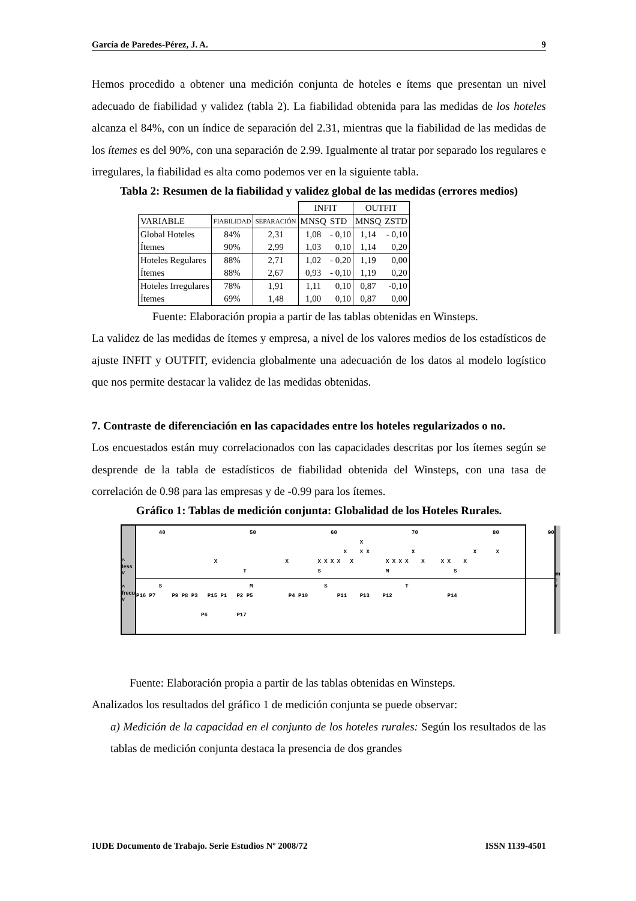García de Paredes-Pérez, J. A. 9
Hemos procedido a obtener una medición conjunta de hoteles e ítems que presentan un nivel adecuado de fiabilidad y validez (tabla 2). La fiabilidad obtenida para las medidas de los hoteles alcanza el 84%, con un índice de separación del 2.31, mientras que la fiabilidad de las medidas de los ítemes es del 90%, con una separación de 2.99. Igualmente al tratar por separado los regulares e irregulares, la fiabilidad es alta como podemos ver en la siguiente tabla.
Tabla 2: Resumen de la fiabilidad y validez global de las medidas (errores medios)
| | | | INFIT | | OUTFIT | |
| VARIABLE | FIABILIDAD | SEPARACIÓN | MNSQ | STD | MNSQ | ZSTD |
| Global Hoteles Ítemes | 84% 90% | 2,31 2,99 | 1,08 1,03 | - 0,10 0,10 | 1,14 1,14 | - 0,10 0,20 |
| Hoteles Regulares Ítemes | 88% 88% | 2,71 2,67 | 1,02 0,93 | - 0,20 - 0,10 | 1,19 1,19 | 0,00 0,20 |
| Hoteles Irregulares Ítemes | 78% 69% | 1,91 1,48 | 1,11 1,00 | 0,10 0,10 | 0,87 0,87 | -0,10 0,00 |
Fuente: Elaboración propia a partir de las tablas obtenidas en Winsteps.
La validez de las medidas de ítemes y empresa, a nivel de los valores medios de los estadísticos de ajuste INFIT y OUTFIT, evidencia globalmente una adecuación de los datos al modelo logístico que nos permite destacar la validez de las medidas obtenidas.
7. Contraste de diferenciación en las capacidades entre los hoteles regularizados o no.
Los encuestados están muy correlacionados con las capacidades descritas por los ítemes según se desprende de la tabla de estadísticos de fiabilidad obtenida del Winsteps, con una tasa de correlación de 0.98 para las empresas y de -0.99 para los ítemes.
Gráfico 1: Tablas de medición conjunta: Globalidad de los Hoteles Rurales.
^
less
v
^
frecu
v
40 50 60 70 80 90 X X X X X X X X X X X X X X X X X X X X X X T S M S
S M S T P16 P7 P9 P8 P3 P15 P1 P2 P5 P4 P10 P11 P13 P12 P14 P6 P17
m
↕
r
Fuente: Elaboración propia a partir de las tablas obtenidas en Winsteps.
Analizados los resultados del gráfico 1 de medición conjunta se puede observar:
a) Medición de la capacidad en el conjunto de los hoteles rurales: Según los resultados de las tablas de medición conjunta destaca la presencia de dos grandes
IUDE Documento de Trabajo. Serie Estudios Nº 2008/72 ISSN 1139-4501